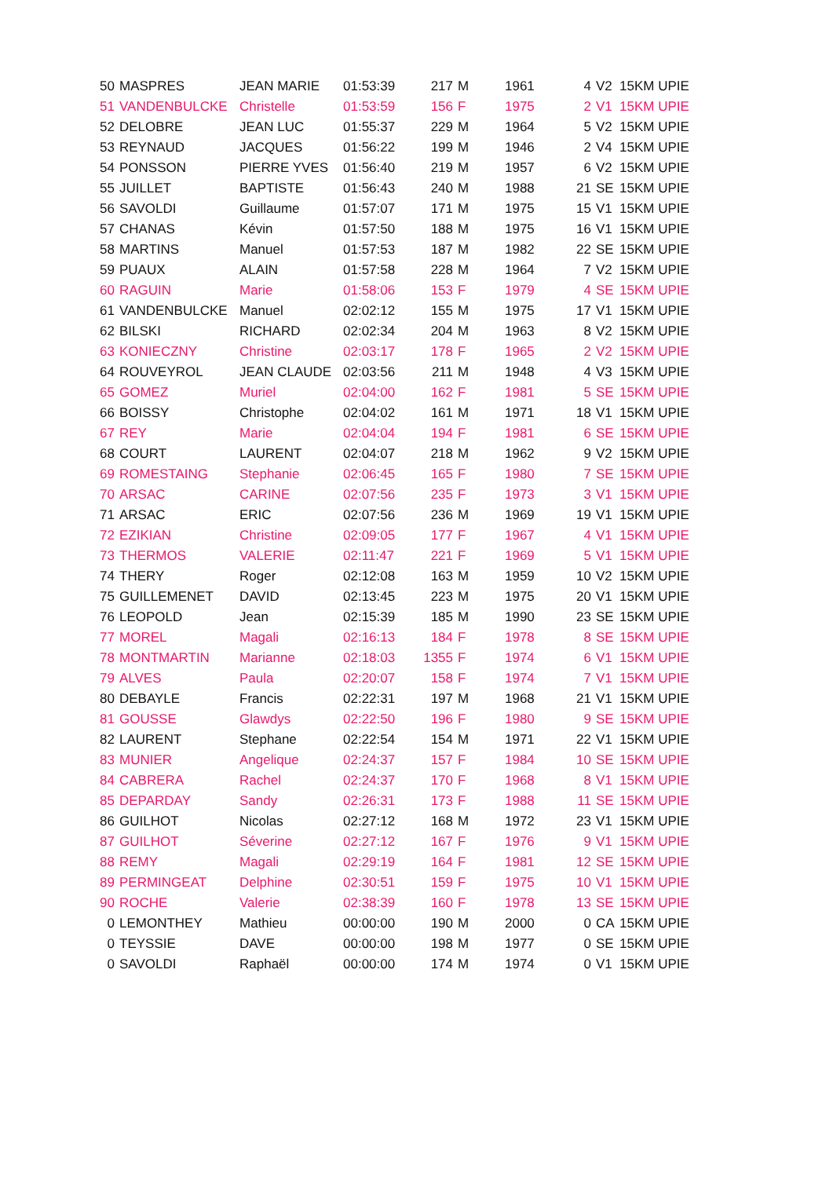| 50 | MASPRES | JEAN MARIE | 01:53:39 | 217 | M | 1961 | 4 | V2 | 15KM UPIE |
| 51 | VANDENBULCKE | Christelle | 01:53:59 | 156 | F | 1975 | 2 | V1 | 15KM UPIE |
| 52 | DELOBRE | JEAN LUC | 01:55:37 | 229 | M | 1964 | 5 | V2 | 15KM UPIE |
| 53 | REYNAUD | JACQUES | 01:56:22 | 199 | M | 1946 | 2 | V4 | 15KM UPIE |
| 54 | PONSSON | PIERRE YVES | 01:56:40 | 219 | M | 1957 | 6 | V2 | 15KM UPIE |
| 55 | JUILLET | BAPTISTE | 01:56:43 | 240 | M | 1988 | 21 | SE | 15KM UPIE |
| 56 | SAVOLDI | Guillaume | 01:57:07 | 171 | M | 1975 | 15 | V1 | 15KM UPIE |
| 57 | CHANAS | Kévin | 01:57:50 | 188 | M | 1975 | 16 | V1 | 15KM UPIE |
| 58 | MARTINS | Manuel | 01:57:53 | 187 | M | 1982 | 22 | SE | 15KM UPIE |
| 59 | PUAUX | ALAIN | 01:57:58 | 228 | M | 1964 | 7 | V2 | 15KM UPIE |
| 60 | RAGUIN | Marie | 01:58:06 | 153 | F | 1979 | 4 | SE | 15KM UPIE |
| 61 | VANDENBULCKE | Manuel | 02:02:12 | 155 | M | 1975 | 17 | V1 | 15KM UPIE |
| 62 | BILSKI | RICHARD | 02:02:34 | 204 | M | 1963 | 8 | V2 | 15KM UPIE |
| 63 | KONIECZNY | Christine | 02:03:17 | 178 | F | 1965 | 2 | V2 | 15KM UPIE |
| 64 | ROUVEYROL | JEAN CLAUDE | 02:03:56 | 211 | M | 1948 | 4 | V3 | 15KM UPIE |
| 65 | GOMEZ | Muriel | 02:04:00 | 162 | F | 1981 | 5 | SE | 15KM UPIE |
| 66 | BOISSY | Christophe | 02:04:02 | 161 | M | 1971 | 18 | V1 | 15KM UPIE |
| 67 | REY | Marie | 02:04:04 | 194 | F | 1981 | 6 | SE | 15KM UPIE |
| 68 | COURT | LAURENT | 02:04:07 | 218 | M | 1962 | 9 | V2 | 15KM UPIE |
| 69 | ROMESTAING | Stephanie | 02:06:45 | 165 | F | 1980 | 7 | SE | 15KM UPIE |
| 70 | ARSAC | CARINE | 02:07:56 | 235 | F | 1973 | 3 | V1 | 15KM UPIE |
| 71 | ARSAC | ERIC | 02:07:56 | 236 | M | 1969 | 19 | V1 | 15KM UPIE |
| 72 | EZIKIAN | Christine | 02:09:05 | 177 | F | 1967 | 4 | V1 | 15KM UPIE |
| 73 | THERMOS | VALERIE | 02:11:47 | 221 | F | 1969 | 5 | V1 | 15KM UPIE |
| 74 | THERY | Roger | 02:12:08 | 163 | M | 1959 | 10 | V2 | 15KM UPIE |
| 75 | GUILLEMENET | DAVID | 02:13:45 | 223 | M | 1975 | 20 | V1 | 15KM UPIE |
| 76 | LEOPOLD | Jean | 02:15:39 | 185 | M | 1990 | 23 | SE | 15KM UPIE |
| 77 | MOREL | Magali | 02:16:13 | 184 | F | 1978 | 8 | SE | 15KM UPIE |
| 78 | MONTMARTIN | Marianne | 02:18:03 | 1355 | F | 1974 | 6 | V1 | 15KM UPIE |
| 79 | ALVES | Paula | 02:20:07 | 158 | F | 1974 | 7 | V1 | 15KM UPIE |
| 80 | DEBAYLE | Francis | 02:22:31 | 197 | M | 1968 | 21 | V1 | 15KM UPIE |
| 81 | GOUSSE | Glawdys | 02:22:50 | 196 | F | 1980 | 9 | SE | 15KM UPIE |
| 82 | LAURENT | Stephane | 02:22:54 | 154 | M | 1971 | 22 | V1 | 15KM UPIE |
| 83 | MUNIER | Angelique | 02:24:37 | 157 | F | 1984 | 10 | SE | 15KM UPIE |
| 84 | CABRERA | Rachel | 02:24:37 | 170 | F | 1968 | 8 | V1 | 15KM UPIE |
| 85 | DEPARDAY | Sandy | 02:26:31 | 173 | F | 1988 | 11 | SE | 15KM UPIE |
| 86 | GUILHOT | Nicolas | 02:27:12 | 168 | M | 1972 | 23 | V1 | 15KM UPIE |
| 87 | GUILHOT | Séverine | 02:27:12 | 167 | F | 1976 | 9 | V1 | 15KM UPIE |
| 88 | REMY | Magali | 02:29:19 | 164 | F | 1981 | 12 | SE | 15KM UPIE |
| 89 | PERMINGEAT | Delphine | 02:30:51 | 159 | F | 1975 | 10 | V1 | 15KM UPIE |
| 90 | ROCHE | Valerie | 02:38:39 | 160 | F | 1978 | 13 | SE | 15KM UPIE |
| 0 | LEMONTHEY | Mathieu | 00:00:00 | 190 | M | 2000 | 0 | CA | 15KM UPIE |
| 0 | TEYSSIE | DAVE | 00:00:00 | 198 | M | 1977 | 0 | SE | 15KM UPIE |
| 0 | SAVOLDI | Raphaël | 00:00:00 | 174 | M | 1974 | 0 | V1 | 15KM UPIE |